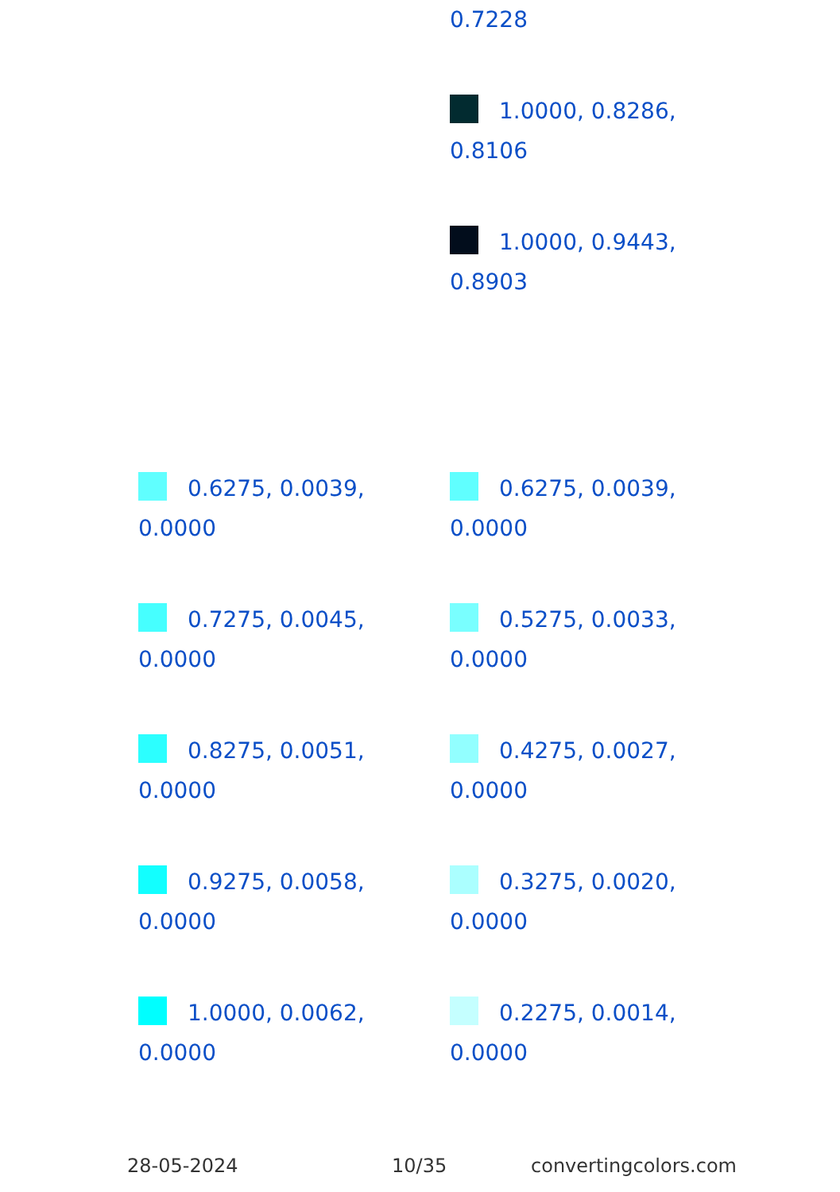0.7228
1.0000, 0.8286, 0.8106
1.0000, 0.9443, 0.8903
0.6275, 0.0039, 0.0000
0.6275, 0.0039, 0.0000
0.7275, 0.0045, 0.0000
0.5275, 0.0033, 0.0000
0.8275, 0.0051, 0.0000
0.4275, 0.0027, 0.0000
0.9275, 0.0058, 0.0000
0.3275, 0.0020, 0.0000
1.0000, 0.0062, 0.0000
0.2275, 0.0014, 0.0000
28-05-2024 10/35 convertingcolors.com